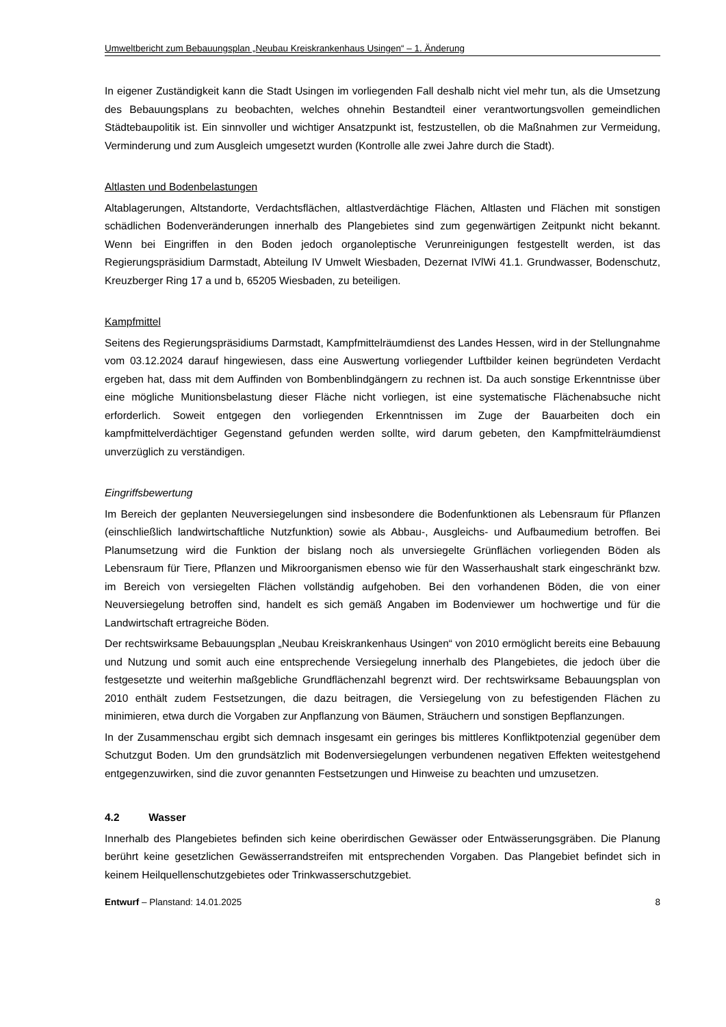Umweltbericht zum Bebauungsplan „Neubau Kreiskrankenhaus Usingen“ – 1. Änderung
In eigener Zuständigkeit kann die Stadt Usingen im vorliegenden Fall deshalb nicht viel mehr tun, als die Umsetzung des Bebauungsplans zu beobachten, welches ohnehin Bestandteil einer verantwortungsvollen gemeindlichen Städtebaupolitik ist. Ein sinnvoller und wichtiger Ansatzpunkt ist, festzustellen, ob die Maßnahmen zur Vermeidung, Verminderung und zum Ausgleich umgesetzt wurden (Kontrolle alle zwei Jahre durch die Stadt).
Altlasten und Bodenbelastungen
Altablagerungen, Altstandorte, Verdachtsflächen, altlastverdächtige Flächen, Altlasten und Flächen mit sonstigen schädlichen Bodenveränderungen innerhalb des Plangebietes sind zum gegenwärtigen Zeitpunkt nicht bekannt. Wenn bei Eingriffen in den Boden jedoch organoleptische Verunreinigungen festgestellt werden, ist das Regierungspräsidium Darmstadt, Abteilung IV Umwelt Wiesbaden, Dezernat IVlWi 41.1. Grundwasser, Bodenschutz, Kreuzberger Ring 17 a und b, 65205 Wiesbaden, zu beteiligen.
Kampfmittel
Seitens des Regierungspräsidiums Darmstadt, Kampfmittelräumdienst des Landes Hessen, wird in der Stellungnahme vom 03.12.2024 darauf hingewiesen, dass eine Auswertung vorliegender Luftbilder keinen begründeten Verdacht ergeben hat, dass mit dem Auffinden von Bombenblindgängern zu rechnen ist. Da auch sonstige Erkenntnisse über eine mögliche Munitionsbelastung dieser Fläche nicht vorliegen, ist eine systematische Flächenabsuche nicht erforderlich. Soweit entgegen den vorliegenden Erkenntnissen im Zuge der Bauarbeiten doch ein kampfmittelverdächtiger Gegenstand gefunden werden sollte, wird darum gebeten, den Kampfmittelräumdienst unverzüglich zu verständigen.
Eingriffsbewertung
Im Bereich der geplanten Neuversiegelungen sind insbesondere die Bodenfunktionen als Lebensraum für Pflanzen (einschließlich landwirtschaftliche Nutzfunktion) sowie als Abbau-, Ausgleichs- und Aufbaumedium betroffen. Bei Planumsetzung wird die Funktion der bislang noch als unversiegelte Grünflächen vorliegenden Böden als Lebensraum für Tiere, Pflanzen und Mikroorganismen ebenso wie für den Wasserhaushalt stark eingeschränkt bzw. im Bereich von versiegelten Flächen vollständig aufgehoben. Bei den vorhandenen Böden, die von einer Neuversiegelung betroffen sind, handelt es sich gemäß Angaben im Bodenviewer um hochwertige und für die Landwirtschaft ertragreiche Böden.
Der rechtswirksame Bebauungsplan „Neubau Kreiskrankenhaus Usingen“ von 2010 ermöglicht bereits eine Bebauung und Nutzung und somit auch eine entsprechende Versiegelung innerhalb des Plangebietes, die jedoch über die festgesetzte und weiterhin maßgebliche Grundflächenzahl begrenzt wird. Der rechtswirksame Bebauungsplan von 2010 enthält zudem Festsetzungen, die dazu beitragen, die Versiegelung von zu befestigenden Flächen zu minimieren, etwa durch die Vorgaben zur Anpflanzung von Bäumen, Sträuchern und sonstigen Bepflanzungen.
In der Zusammenschau ergibt sich demnach insgesamt ein geringes bis mittleres Konfliktpotenzial gegenüber dem Schutzgut Boden. Um den grundsätzlich mit Bodenversiegelungen verbundenen negativen Effekten weitestgehend entgegenzuwirken, sind die zuvor genannten Festsetzungen und Hinweise zu beachten und umzusetzen.
4.2 Wasser
Innerhalb des Plangebietes befinden sich keine oberirdischen Gewässer oder Entwässerungsgräben. Die Planung berührt keine gesetzlichen Gewässerrandstreifen mit entsprechenden Vorgaben. Das Plangebiet befindet sich in keinem Heilquellenschutzgebietes oder Trinkwasserschutzgebiet.
Entwurf – Planstand: 14.01.2025 8